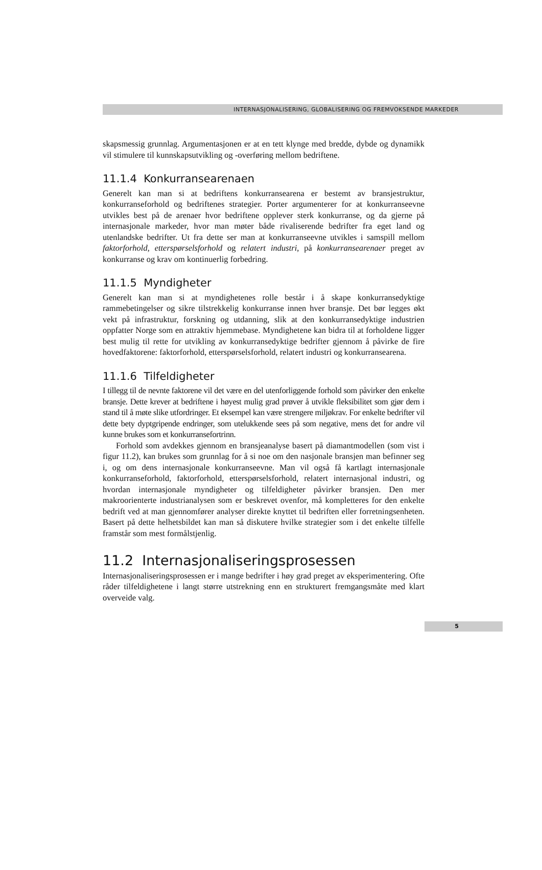INTERNASJONALISERING, GLOBALISERING OG FREMVOKSENDE MARKEDER
skapsmessig grunnlag. Argumentasjonen er at en tett klynge med bredde, dybde og dynamikk vil stimulere til kunnskapsutvikling og -overføring mellom bedriftene.
11.1.4 Konkurransearenaen
Generelt kan man si at bedriftens konkurransearena er bestemt av bransjestruktur, konkurranseforhold og bedriftenes strategier. Porter argumenterer for at konkurranseevne utvikles best på de arenaer hvor bedriftene opplever sterk konkurranse, og da gjerne på internasjonale markeder, hvor man møter både rivaliserende bedrifter fra eget land og utenlandske bedrifter. Ut fra dette ser man at konkurranseevne utvikles i samspill mellom faktorforhold, etterspørselsforhold og relatert industri, på konkurransearenaer preget av konkurranse og krav om kontinuerlig forbedring.
11.1.5 Myndigheter
Generelt kan man si at myndighetenes rolle består i å skape konkurransedyktige rammebetingelser og sikre tilstrekkelig konkurranse innen hver bransje. Det bør legges økt vekt på infrastruktur, forskning og utdanning, slik at den konkurransedyktige industrien oppfatter Norge som en attraktiv hjemmebase. Myndighetene kan bidra til at forholdene ligger best mulig til rette for utvikling av konkurransedyktige bedrifter gjennom å påvirke de fire hovedfaktorene: faktorforhold, etterspørselsforhold, relatert industri og konkurransearena.
11.1.6 Tilfeldigheter
I tillegg til de nevnte faktorene vil det være en del utenforliggende forhold som påvirker den enkelte bransje. Dette krever at bedriftene i høyest mulig grad prøver å utvikle fleksibilitet som gjør dem i stand til å møte slike utfordringer. Et eksempel kan være strengere miljøkrav. For enkelte bedrifter vil dette bety dyptgripende endringer, som utelukkende sees på som negative, mens det for andre vil kunne brukes som et konkurransefortrinn.
Forhold som avdekkes gjennom en bransjeanalyse basert på diamantmodellen (som vist i figur 11.2), kan brukes som grunnlag for å si noe om den nasjonale bransjen man befinner seg i, og om dens internasjonale konkurranseevne. Man vil også få kartlagt internasjonale konkurranseforhold, faktorforhold, etterspørselsforhold, relatert internasjonal industri, og hvordan internasjonale myndigheter og tilfeldigheter påvirker bransjen. Den mer makroorienterte industrianalysen som er beskrevet ovenfor, må kompletteres for den enkelte bedrift ved at man gjennomfører analyser direkte knyttet til bedriften eller forretningsenheten. Basert på dette helhetsbildet kan man så diskutere hvilke strategier som i det enkelte tilfelle framstår som mest formålstjenlig.
11.2 Internasjonaliseringsprosessen
Internasjonaliseringsprosessen er i mange bedrifter i høy grad preget av eksperimentering. Ofte råder tilfeldighetene i langt større utstrekning enn en strukturert fremgangsmåte med klart overveide valg.
5